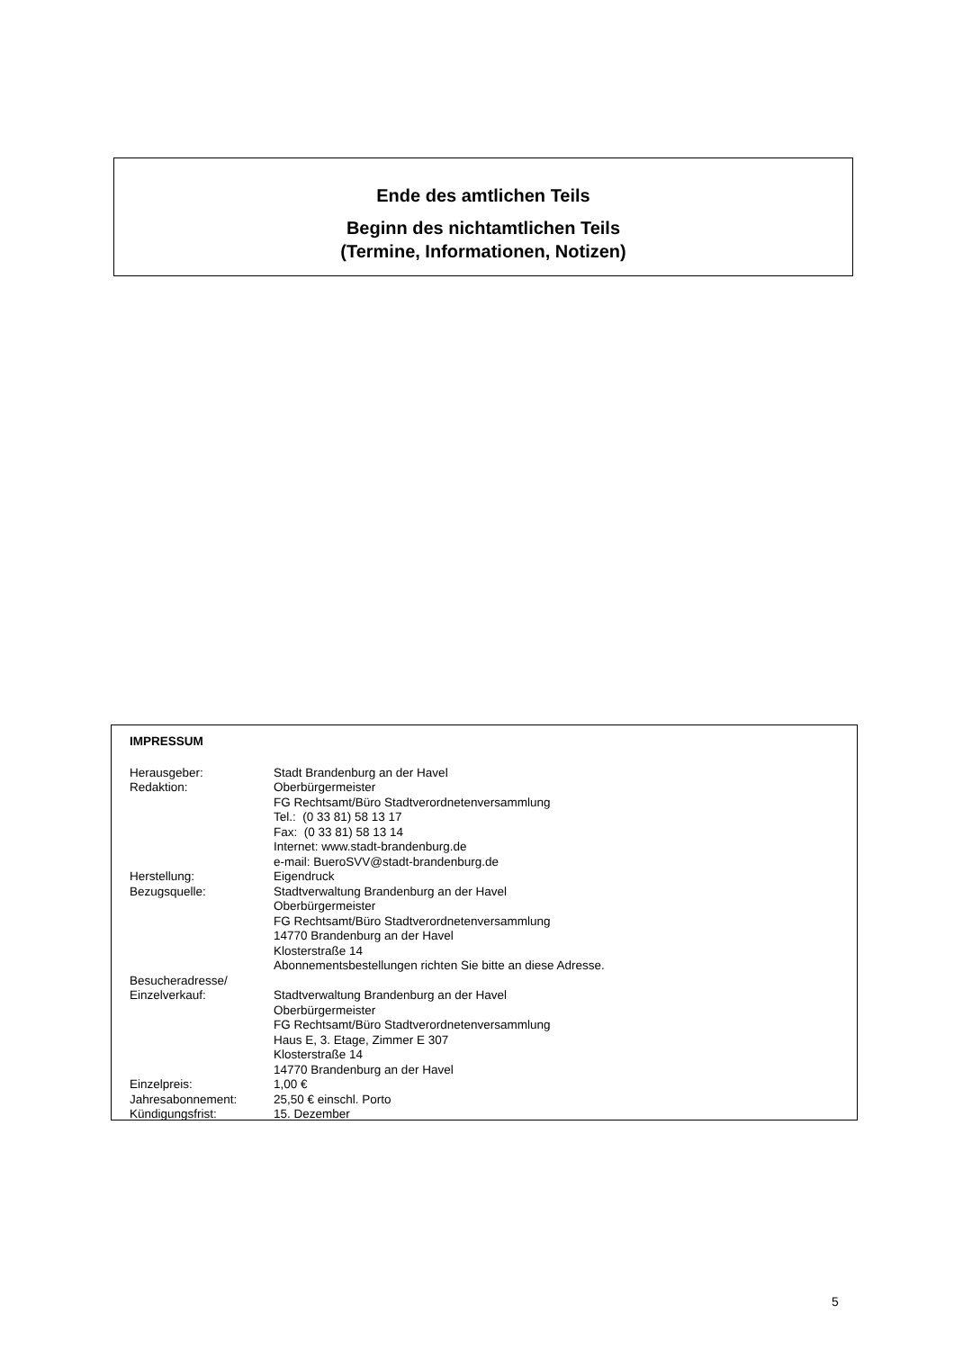Ende des amtlichen Teils
Beginn des nichtamtlichen Teils
(Termine, Informationen, Notizen)
IMPRESSUM
Herausgeber: Stadt Brandenburg an der Havel
Redaktion: Oberbürgermeister
FG Rechtsamt/Büro Stadtverordnetenversammlung
Tel.: (0 33 81) 58 13 17
Fax: (0 33 81) 58 13 14
Internet: www.stadt-brandenburg.de
e-mail: BueroSVV@stadt-brandenburg.de
Herstellung: Eigendruck
Bezugsquelle: Stadtverwaltung Brandenburg an der Havel
Oberbürgermeister
FG Rechtsamt/Büro Stadtverordnetenversammlung
14770 Brandenburg an der Havel
Klosterstraße 14
Abonnementsbestellungen richten Sie bitte an diese Adresse.
Besucheradresse/
Einzelverkauf:
Stadtverwaltung Brandenburg an der Havel
Oberbürgermeister
FG Rechtsamt/Büro Stadtverordnetenversammlung
Haus E, 3. Etage, Zimmer E 307
Klosterstraße 14
14770 Brandenburg an der Havel
Einzelpreis: 1,00 €
Jahresabonnement: 25,50 € einschl. Porto
Kündigungsfrist: 15. Dezember
5